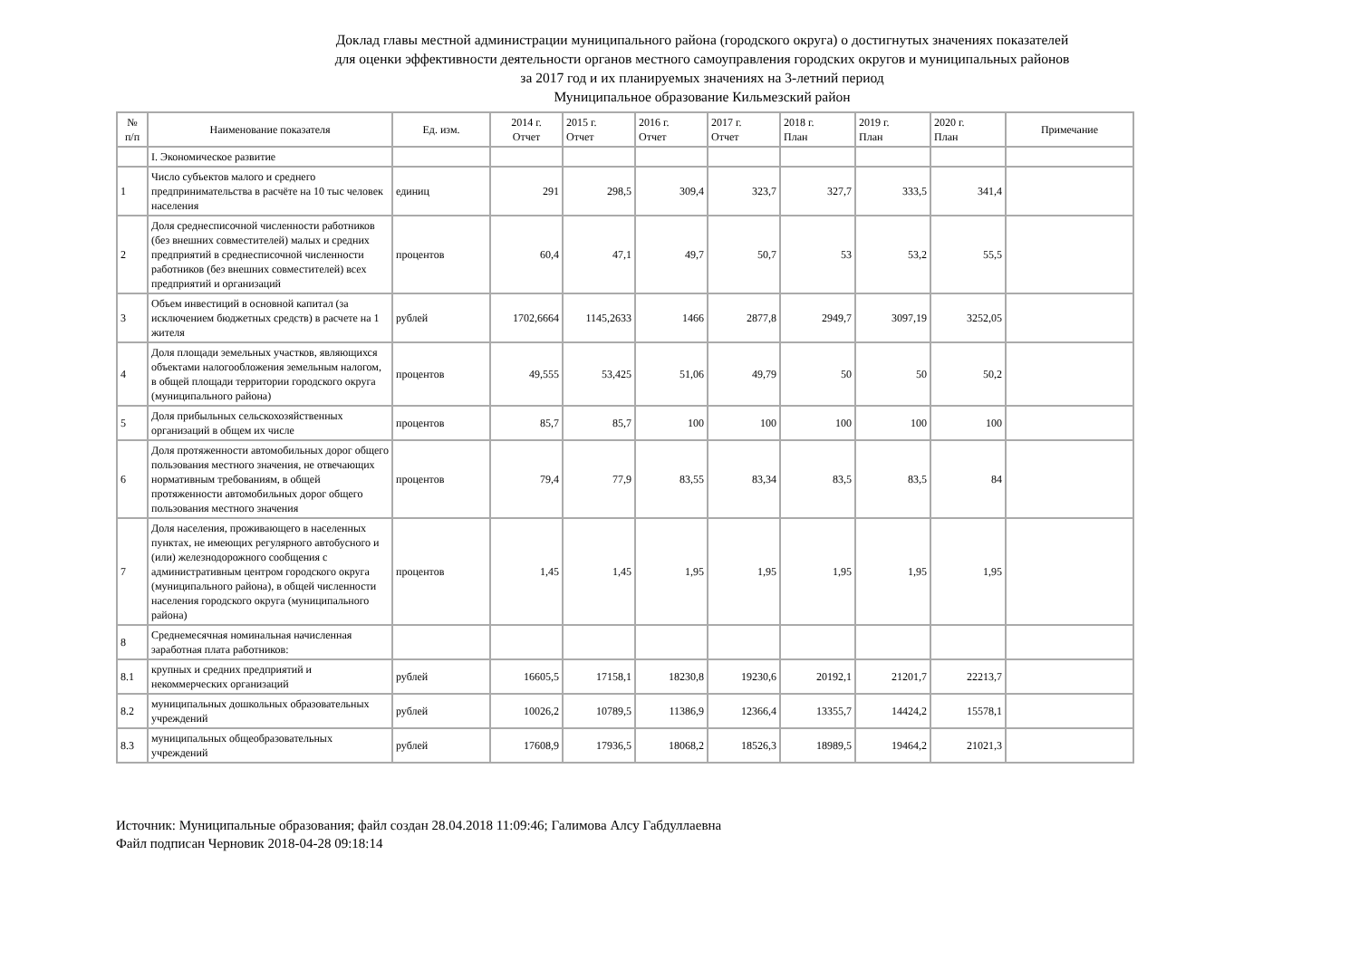Доклад главы местной администрации муниципального района (городского округа) о достигнутых значениях показателей
для оценки эффективности деятельности органов местного самоуправления городских округов и муниципальных районов
за 2017 год и их планируемых значениях на 3-летний период
Муниципальное образование Кильмезский район
| № п/п | Наименование показателя | Ед. изм. | 2014 г. Отчет | 2015 г. Отчет | 2016 г. Отчет | 2017 г. Отчет | 2018 г. План | 2019 г. План | 2020 г. План | Примечание |
| --- | --- | --- | --- | --- | --- | --- | --- | --- | --- | --- |
| | I. Экономическое развитие | | | | | | | | | |
| 1 | Число субъектов малого и среднего предпринимательства в расчёте на 10 тыс человек населения | единиц | 291 | 298,5 | 309,4 | 323,7 | 327,7 | 333,5 | 341,4 | |
| 2 | Доля среднесписочной численности работников (без внешних совместителей) малых и средних предприятий в среднесписочной численности работников (без внешних совместителей) всех предприятий и организаций | процентов | 60,4 | 47,1 | 49,7 | 50,7 | 53 | 53,2 | 55,5 | |
| 3 | Объем инвестиций в основной капитал (за исключением бюджетных средств) в расчете на 1 жителя | рублей | 1702,6664 | 1145,2633 | 1466 | 2877,8 | 2949,7 | 3097,19 | 3252,05 | |
| 4 | Доля площади земельных участков, являющихся объектами налогообложения земельным налогом, в общей площади территории городского округа (муниципального района) | процентов | 49,555 | 53,425 | 51,06 | 49,79 | 50 | 50 | 50,2 | |
| 5 | Доля прибыльных сельскохозяйственных организаций в общем их числе | процентов | 85,7 | 85,7 | 100 | 100 | 100 | 100 | 100 | |
| 6 | Доля протяженности автомобильных дорог общего пользования местного значения, не отвечающих нормативным требованиям, в общей протяженности автомобильных дорог общего пользования местного значения | процентов | 79,4 | 77,9 | 83,55 | 83,34 | 83,5 | 83,5 | 84 | |
| 7 | Доля населения, проживающего в населенных пунктах, не имеющих регулярного автобусного и (или) железнодорожного сообщения с административным центром городского округа (муниципального района), в общей численности населения городского округа (муниципального района) | процентов | 1,45 | 1,45 | 1,95 | 1,95 | 1,95 | 1,95 | 1,95 | |
| 8 | Среднемесячная номинальная начисленная заработная плата работников: | | | | | | | | | |
| 8.1 | крупных и средних предприятий и некоммерческих организаций | рублей | 16605,5 | 17158,1 | 18230,8 | 19230,6 | 20192,1 | 21201,7 | 22213,7 | |
| 8.2 | муниципальных дошкольных образовательных учреждений | рублей | 10026,2 | 10789,5 | 11386,9 | 12366,4 | 13355,7 | 14424,2 | 15578,1 | |
| 8.3 | муниципальных общеобразовательных учреждений | рублей | 17608,9 | 17936,5 | 18068,2 | 18526,3 | 18989,5 | 19464,2 | 21021,3 | |
Источник: Муниципальные образования; файл создан 28.04.2018 11:09:46; Галимова Алсу Габдуллаевна
Файл подписан Черновик 2018-04-28 09:18:14